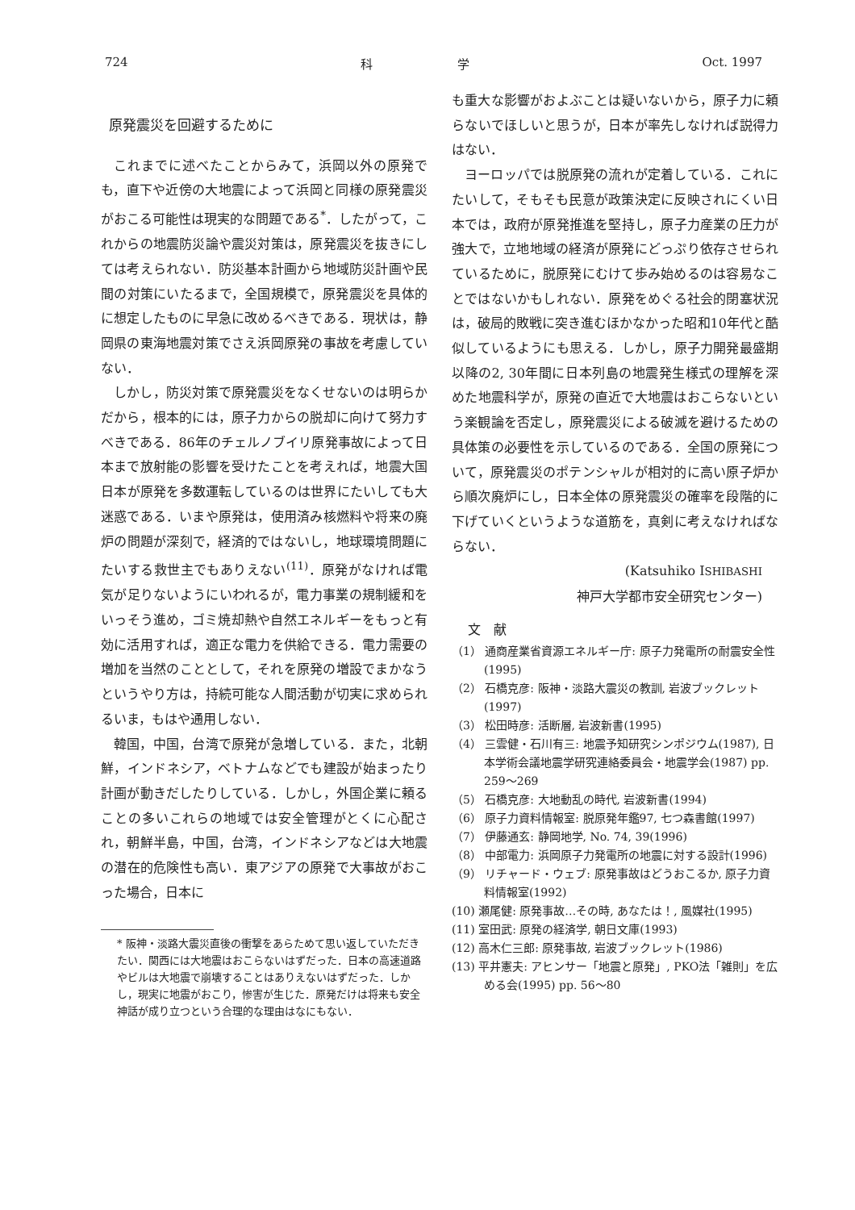724 科　　　　　　　学 Oct. 1997
原発震災を回避するために
これまでに述べたことからみて，浜岡以外の原発でも，直下や近傍の大地震によって浜岡と同様の原発震災がおこる可能性は現実的な問題である<sup>*</sup>．したがって，これからの地震防災論や震災対策は，原発震災を抜きにしては考えられない．防災基本計画から地域防災計画や民間の対策にいたるまで，全国規模で，原発震災を具体的に想定したものに早急に改めるべきである．現状は，静岡県の東海地震対策でさえ浜岡原発の事故を考慮していない．
しかし，防災対策で原発震災をなくせないのは明らかだから，根本的には，原子力からの脱却に向けて努力すべきである．86年のチェルノブイリ原発事故によって日本まで放射能の影響を受けたことを考えれば，地震大国日本が原発を多数運転しているのは世界にたいしても大迷惑である．いまや原発は，使用済み核燃料や将来の廃炉の問題が深刻で，経済的ではないし，地球環境問題にたいする救世主でもありえない<sup>(11)</sup>．原発がなければ電気が足りないようにいわれるが，電力事業の規制緩和をいっそう進め，ゴミ焼却熱や自然エネルギーをもっと有効に活用すれば，適正な電力を供給できる．電力需要の増加を当然のこととして，それを原発の増設でまかなうというやり方は，持続可能な人間活動が切実に求められるいま，もはや通用しない．
韓国，中国，台湾で原発が急増している．また，北朝鮮，インドネシア，ベトナムなどでも建設が始まったり計画が動きだしたりしている．しかし，外国企業に頼ることの多いこれらの地域では安全管理がとくに心配され，朝鮮半島，中国，台湾，インドネシアなどは大地震の潜在的危険性も高い．東アジアの原発で大事故がおこった場合，日本に
* 阪神・淡路大震災直後の衝撃をあらためて思い返していただきたい．関西には大地震はおこらないはずだった．日本の高速道路やビルは大地震で崩壊することはありえないはずだった．しかし，現実に地震がおこり，惨害が生じた．原発だけは将来も安全神話が成り立つという合理的な理由はなにもない．
も重大な影響がおよぶことは疑いないから，原子力に頼らないでほしいと思うが，日本が率先しなければ説得力はない．
ヨーロッパでは脱原発の流れが定着している．これにたいして，そもそも民意が政策決定に反映されにくい日本では，政府が原発推進を堅持し，原子力産業の圧力が強大で，立地地域の経済が原発にどっぷり依存させられているために，脱原発にむけて歩み始めるのは容易なことではないかもしれない．原発をめぐる社会的閉塞状況は，破局的敗戦に突き進むほかなかった昭和10年代と酷似しているようにも思える．しかし，原子力開発最盛期以降の2, 30年間に日本列島の地震発生様式の理解を深めた地震科学が，原発の直近で大地震はおこらないという楽観論を否定し，原発震災による破滅を避けるための具体策の必要性を示しているのである．全国の原発について，原発震災のポテンシャルが相対的に高い原子炉から順次廃炉にし，日本全体の原発震災の確率を段階的に下げていくというような道筋を，真剣に考えなければならない．
(Katsuhiko ISHIBASHI
神戸大学都市安全研究センター)
文　献
（1） 通商産業省資源エネルギー庁: 原子力発電所の耐震安全性(1995)
（2） 石橋克彦: 阪神・淡路大震災の教訓, 岩波ブックレット(1997)
（3） 松田時彦: 活断層, 岩波新書(1995)
（4） 三雲健・石川有三: 地震予知研究シンポジウム(1987), 日本学術会議地震学研究連絡委員会・地震学会(1987) pp. 259〜269
（5） 石橋克彦: 大地動乱の時代, 岩波新書(1994)
（6） 原子力資料情報室: 脱原発年鑑97, 七つ森書館(1997)
（7） 伊藤通玄: 静岡地学, No. 74, 39(1996)
（8） 中部電力: 浜岡原子力発電所の地震に対する設計(1996)
（9） リチャード・ウェブ: 原発事故はどうおこるか, 原子力資料情報室(1992)
(10) 瀬尾健: 原発事故…その時, あなたは！, 風媒社(1995)
(11) 室田武: 原発の経済学, 朝日文庫(1993)
(12) 高木仁三郎: 原発事故, 岩波ブックレット(1986)
(13) 平井憲夫: アヒンサー「地震と原発」, PKO法「雑則」を広める会(1995) pp. 56〜80